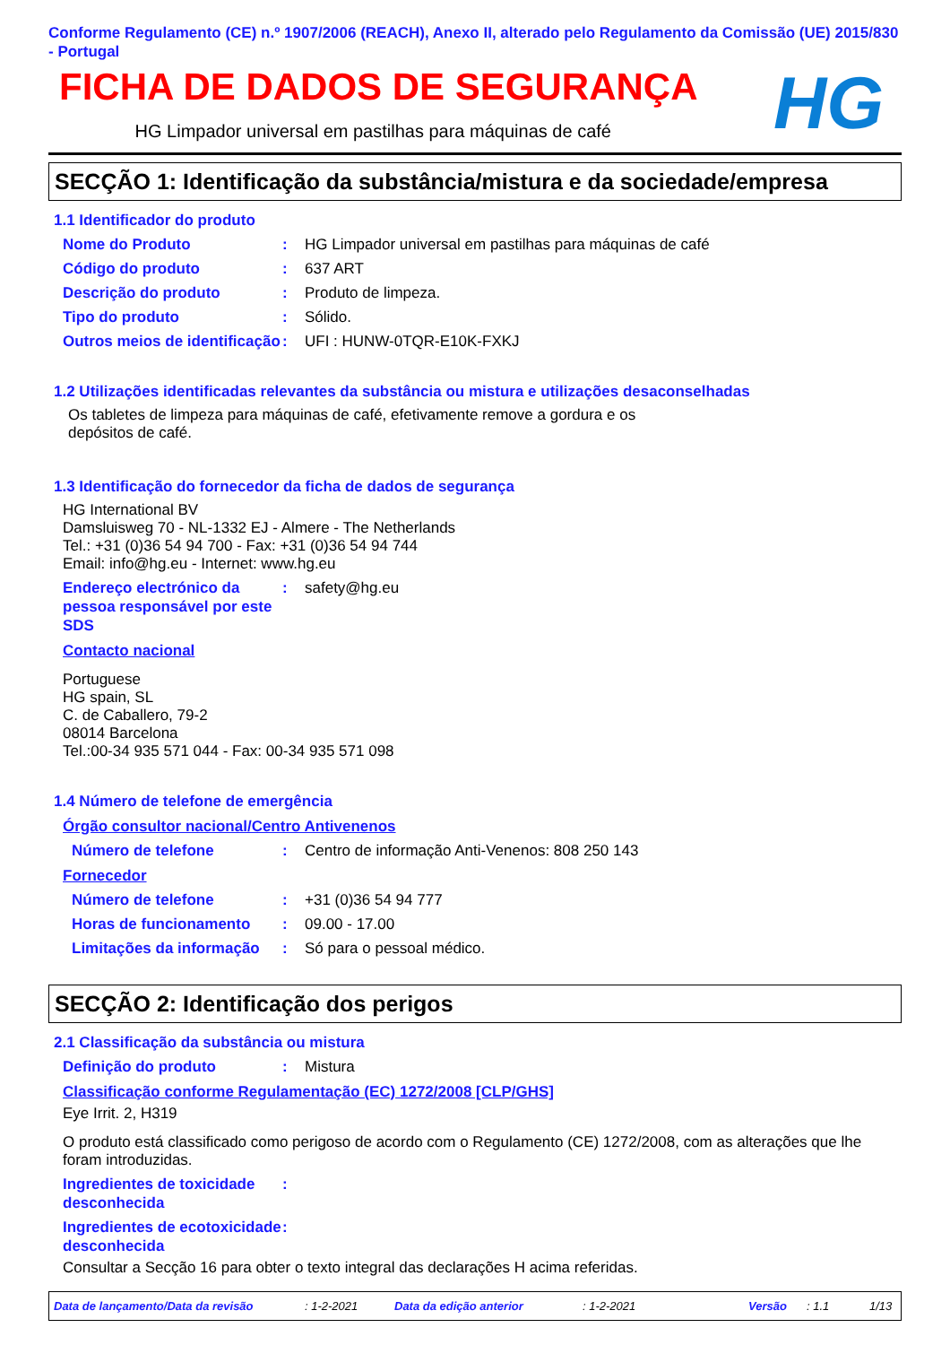Conforme Regulamento (CE) n.º 1907/2006 (REACH), Anexo II, alterado pelo Regulamento da Comissão (UE) 2015/830 - Portugal
FICHA DE DADOS DE SEGURANÇA
HG Limpador universal em pastilhas para máquinas de café
HG
SECÇÃO 1: Identificação da substância/mistura e da sociedade/empresa
1.1 Identificador do produto
Nome do Produto : HG Limpador universal em pastilhas para máquinas de café
Código do produto : 637 ART
Descrição do produto : Produto de limpeza.
Tipo do produto : Sólido.
Outros meios de identificação
: UFI : HUNW-0TQR-E10K-FXKJ
1.2 Utilizações identificadas relevantes da substância ou mistura e utilizações desaconselhadas
Os tabletes de limpeza para máquinas de café, efetivamente remove a gordura e os depósitos de café.
1.3 Identificação do fornecedor da ficha de dados de segurança
HG International BV
Damsluisweg 70 - NL-1332 EJ - Almere - The Netherlands
Tel.: +31 (0)36 54 94 700 - Fax: +31 (0)36 54 94 744
Email: info@hg.eu - Internet: www.hg.eu
Endereço electrónico da pessoa responsável por este SDS
: safety@hg.eu
Contacto nacional
Portuguese
HG spain, SL
C. de Caballero, 79-2
08014 Barcelona
Tel.:00-34 935 571 044 - Fax: 00-34 935 571 098
1.4 Número de telefone de emergência
Órgão consultor nacional/Centro Antivenenos
Número de telefone : Centro de informação Anti-Venenos: 808 250 143
Fornecedor
Número de telefone : +31 (0)36 54 94 777
Horas de funcionamento : 09.00 - 17.00
Limitações da informação
: Só para o pessoal médico.
SECÇÃO 2: Identificação dos perigos
2.1 Classificação da substância ou mistura
Definição do produto : Mistura
Classificação conforme Regulamentação (EC) 1272/2008 [CLP/GHS]
Eye Irrit. 2, H319
O produto está classificado como perigoso de acordo com o Regulamento (CE) 1272/2008, com as alterações que lhe foram introduzidas.
Ingredientes de toxicidade desconhecida
:
Ingredientes de ecotoxicidade desconhecida
:
Consultar a Secção 16 para obter o texto integral das declarações H acima referidas.
Data de lançamento/Data da revisão: 1-2-2021 Data da edição anterior: 1-2-2021 Versão: 1.1 1/13